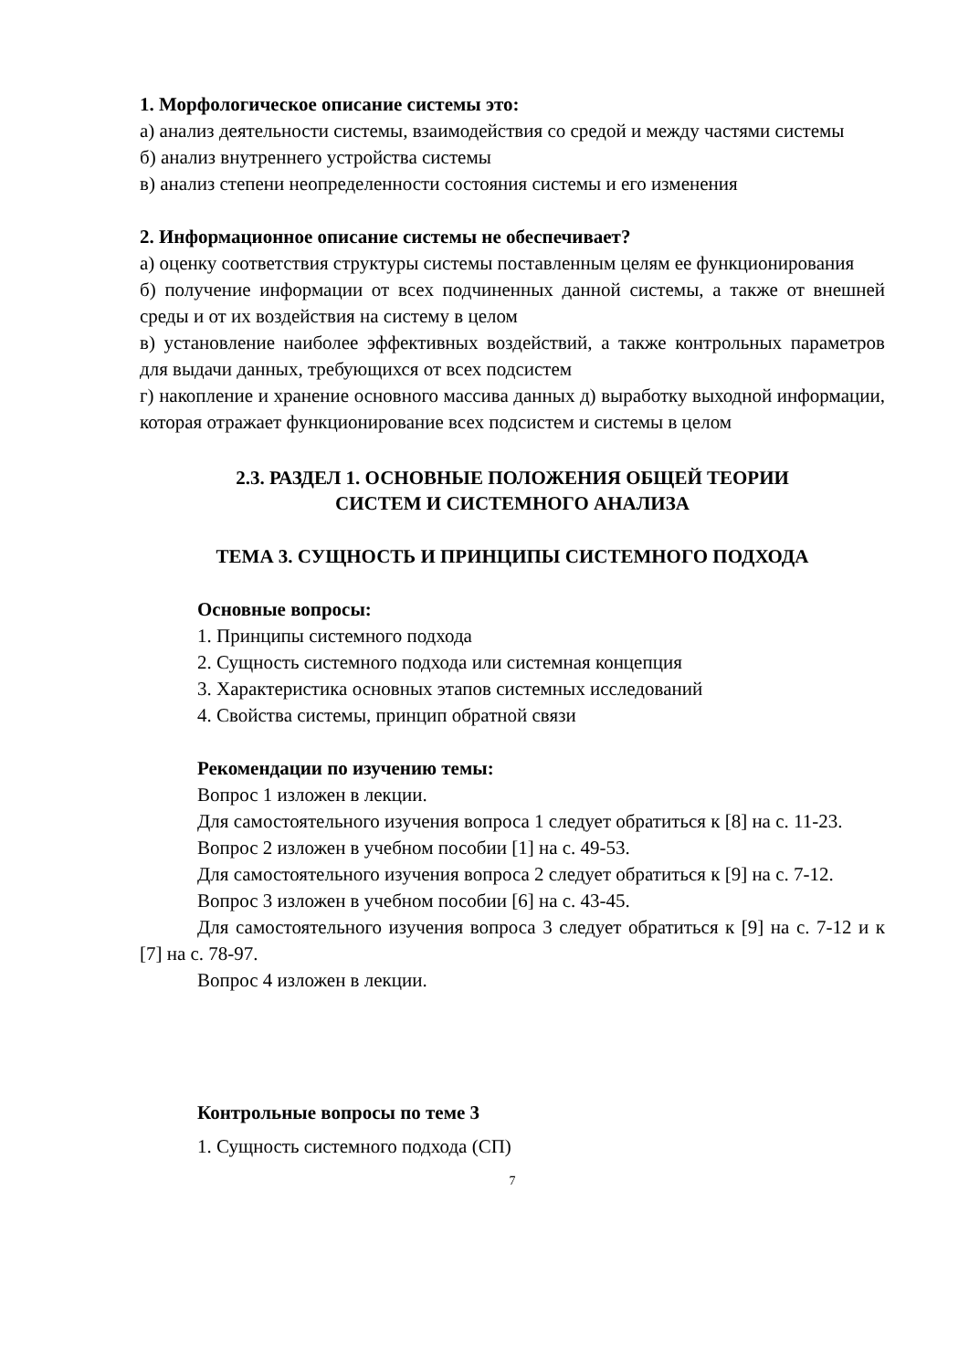1. Морфологическое описание системы это:
а) анализ деятельности системы, взаимодействия со средой и между частями системы
б) анализ внутреннего устройства системы
в) анализ степени неопределенности состояния системы и его изменения
2. Информационное описание системы не обеспечивает?
а) оценку соответствия структуры системы поставленным целям ее функционирования
б) получение информации от всех подчиненных данной системы, а также от внешней среды и от их воздействия на систему в целом
в) установление наиболее эффективных воздействий, а также контрольных параметров для выдачи данных, требующихся от всех подсистем
г) накопление и хранение основного массива данных д) выработку выходной информации, которая отражает функционирование всех подсистем и системы в целом
2.3. РАЗДЕЛ 1. ОСНОВНЫЕ ПОЛОЖЕНИЯ ОБЩЕЙ ТЕОРИИ
СИСТЕМ И СИСТЕМНОГО АНАЛИЗА
ТЕМА 3. СУЩНОСТЬ И ПРИНЦИПЫ СИСТЕМНОГО ПОДХОДА
Основные вопросы:
1. Принципы системного подхода
2. Сущность системного подхода или системная концепция
3. Характеристика основных этапов системных исследований
4. Свойства системы, принцип обратной связи
Рекомендации по изучению темы:
Вопрос 1 изложен в лекции.
Для самостоятельного изучения вопроса 1 следует обратиться к [8] на с. 11-23.
Вопрос 2 изложен в учебном пособии [1] на с. 49-53.
Для самостоятельного изучения вопроса 2 следует обратиться к [9] на с. 7-12.
Вопрос 3 изложен в учебном пособии [6] на с. 43-45.
Для самостоятельного изучения вопроса 3 следует обратиться к [9] на с. 7-12 и к [7] на с. 78-97.
Вопрос 4 изложен в лекции.
Контрольные вопросы по теме 3
1. Сущность системного подхода (СП)
7